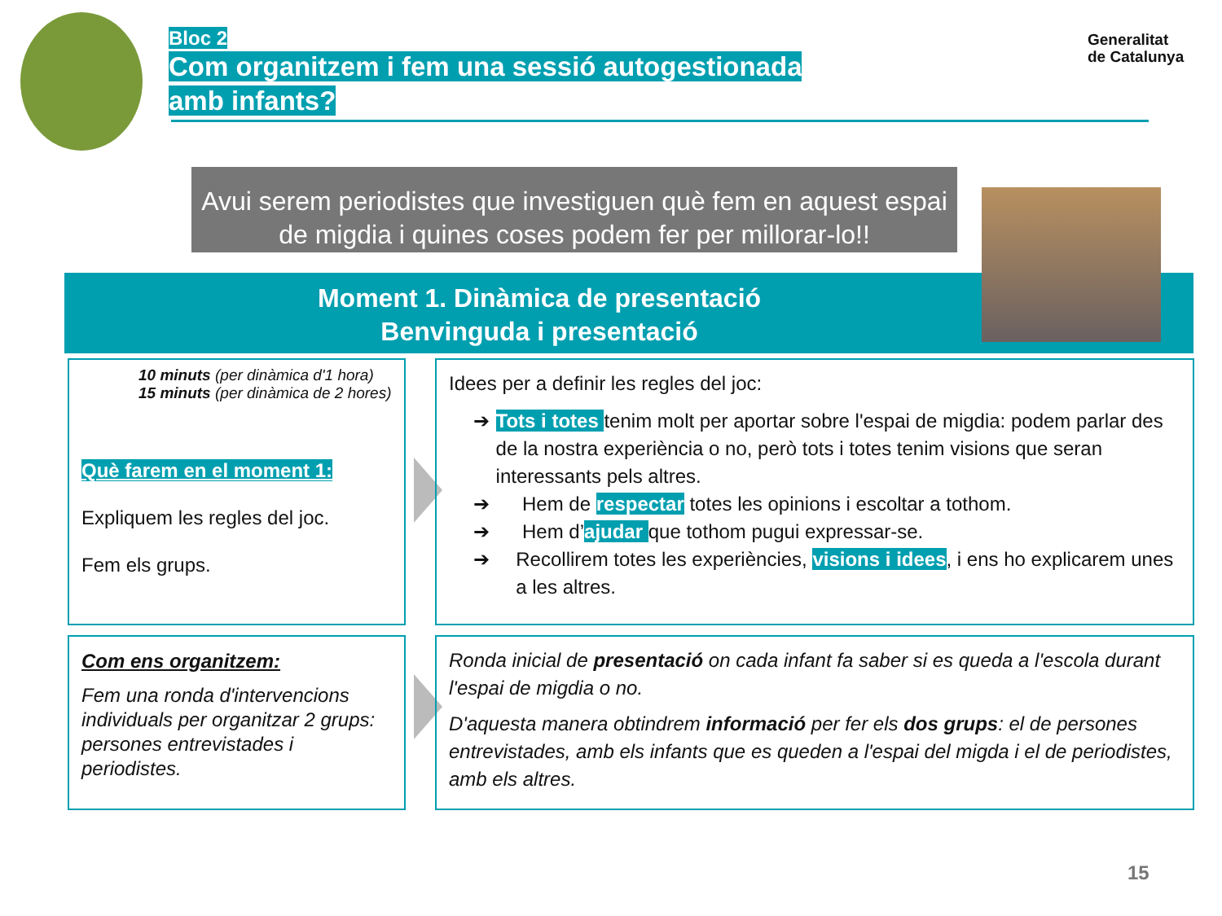Bloc 2
Com organitzem i fem una sessió autogestionada amb infants?
Generalitat
de Catalunya
Avui serem periodistes que investiguen què fem en aquest espai de migdia i quines coses podem fer per millorar-lo!!
Moment 1. Dinàmica de presentació
Benvinguda i presentació
10 minuts (per dinàmica d'1 hora)
15 minuts (per dinàmica de 2 hores)
Què farem en el moment 1:
Expliquem les regles del joc.
Fem els grups.
Idees per a definir les regles del joc:
➔ Tots i totes tenim molt per aportar sobre l'espai de migdia: podem parlar des de la nostra experiència o no, però tots i totes tenim visions que seran interessants pels altres.
➔ Hem de respectar totes les opinions i escoltar a tothom.
➔ Hem d’ajudar que tothom pugui expressar-se.
➔ Recollirem totes les experiències, visions i idees, i ens ho explicarem unes a les altres.
Com ens organitzem:
Fem una ronda d'intervencions individuals per organitzar 2 grups: persones entrevistades i periodistes.
Ronda inicial de presentació on cada infant fa saber si es queda a l'escola durant l'espai de migdia o no.
D'aquesta manera obtindrem informació per fer els dos grups: el de persones entrevistades, amb els infants que es queden a l'espai del migda i el de periodistes, amb els altres.
15